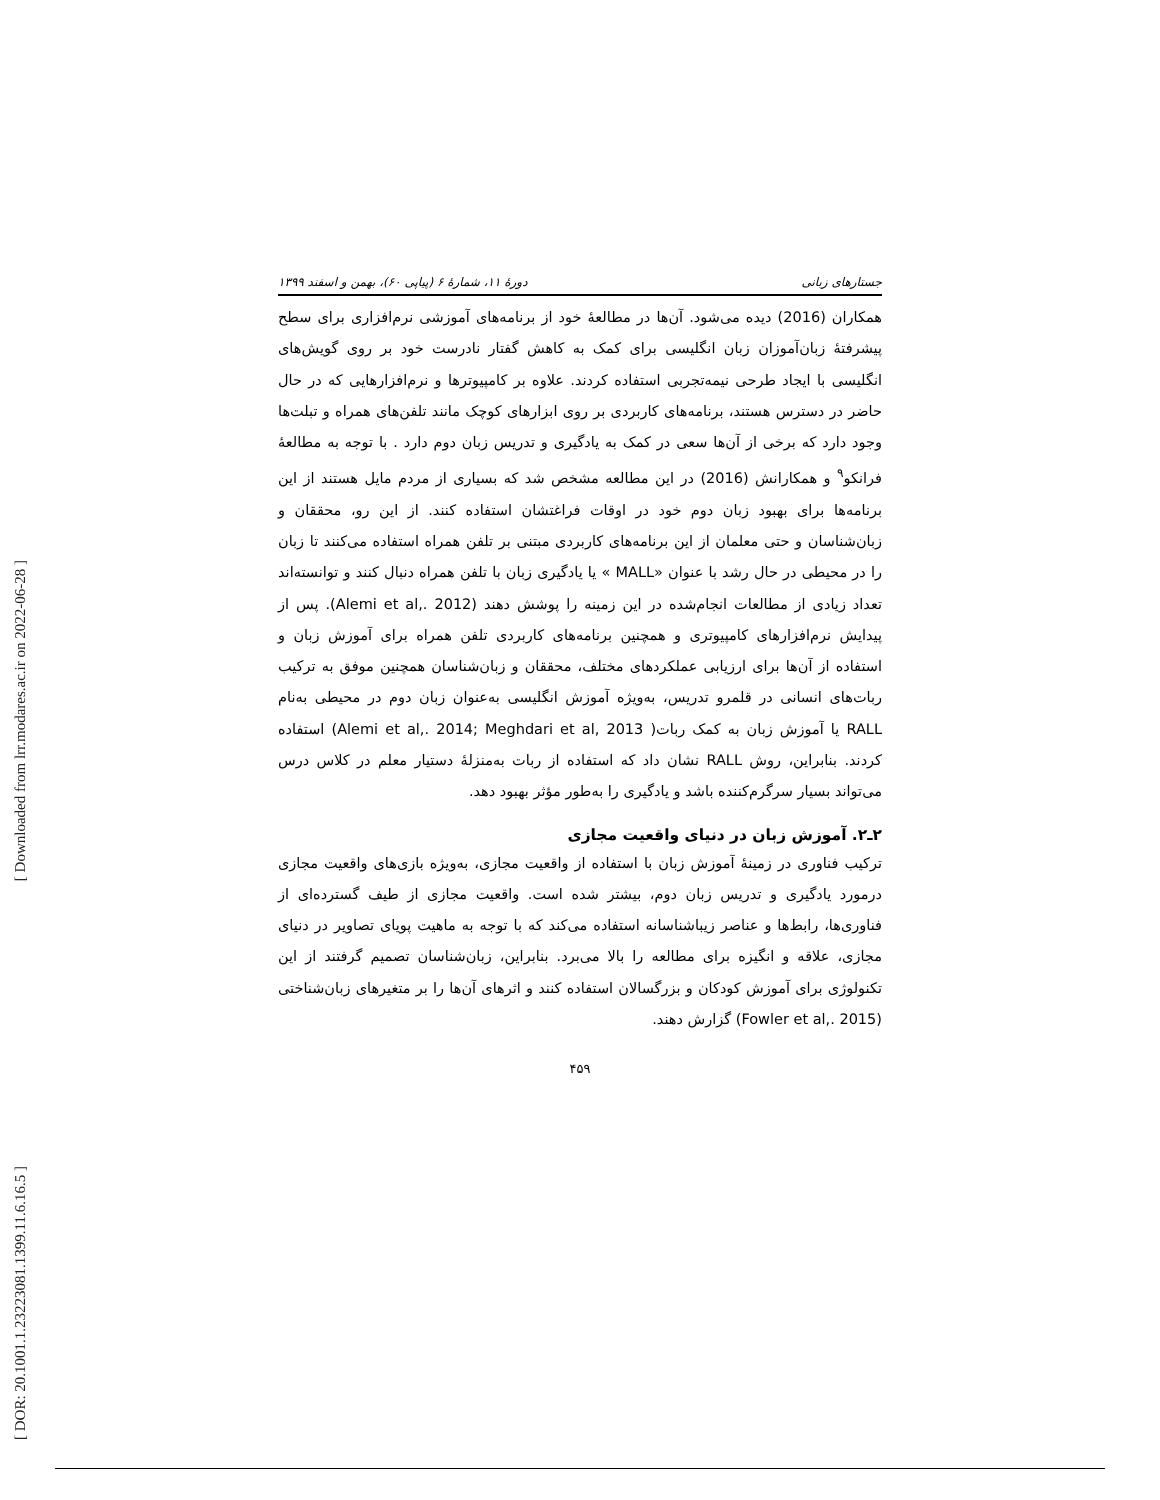[ Downloaded from lrr.modares.ac.ir on 2022-06-28 ]
[ DOR: 20.1001.1.23223081.1399.11.6.16.5 ]
جستارهای زبانی دورهٔ ۱۱، شمارهٔ ۶ (پیاپی ۶۰)، بهمن و اسفند ۱۳۹۹
همکاران (2016) دیده می‌شود. آن‌ها در مطالعهٔ خود از برنامه‌های آموزشی نرم‌افزاری برای سطح پیشرفتهٔ زبان‌آموزان زبان انگلیسی برای کمک به کاهش گفتار نادرست خود بر روی گویش‌های انگلیسی با ایجاد طرحی نیمه‌تجربی استفاده کردند. علاوه بر کامپیوترها و نرم‌افزارهایی که در حال حاضر در دسترس هستند، برنامه‌های کاربردی بر روی ابزارهای کوچک مانند تلفن‌های همراه و تبلت‌ها وجود دارد که برخی از آن‌ها سعی در کمک به یادگیری و تدریس زبان دوم دارد . با توجه به مطالعهٔ فرانکو<sup>۹</sup> و همکارانش (2016) در این مطالعه مشخص شد که بسیاری از مردم مایل هستند از این برنامه‌ها برای بهبود زبان دوم خود در اوقات فراغتشان استفاده کنند. از این رو، محققان و زبان‌شناسان و حتی معلمان از این برنامه‌های کاربردی مبتنی بر تلفن همراه استفاده می‌کنند تا زبان را در محیطی در حال رشد با عنوان «MALL » یا یادگیری زبان با تلفن همراه دنبال کنند و توانسته‌اند تعداد زیادی از مطالعات انجام‌شده در این زمینه را پوشش دهند (Alemi et al,. 2012). پس از پیدایش نرم‌افزارهای کامپیوتری و همچنین برنامه‌های کاربردی تلفن همراه برای آموزش زبان و استفاده از آن‌ها برای ارزیابی عملکردهای مختلف، محققان و زبان‌شناسان همچنین موفق به ترکیب ربات‌های انسانی در قلمرو تدریس، به‌ویژه آموزش انگلیسی به‌عنوان زبان دوم در محیطی به‌نام RALL یا آموزش زبان به کمک ربات( Alemi et al,. 2014; Meghdari et al, 2013) استفاده کردند. بنابراین، روش RALL نشان داد که استفاده از ربات به‌منزلهٔ دستیار معلم در کلاس درس می‌تواند بسیار سرگرم‌کننده باشد و یادگیری را به‌طور مؤثر بهبود دهد.
۲ـ۲. آموزش زبان در دنیای واقعیت مجازی
ترکیب فناوری در زمینهٔ آموزش زبان با استفاده از واقعیت مجازی، به‌ویژه بازی‌های واقعیت مجازی درمورد یادگیری و تدریس زبان دوم، بیشتر شده است. واقعیت مجازی از طیف گسترده‌ای از فناوری‌ها، رابط‌ها و عناصر زیباشناسانه استفاده می‌کند که با توجه به ماهیت پویای تصاویر در دنیای مجازی، علاقه و انگیزه برای مطالعه را بالا می‌برد. بنابراین، زبان‌شناسان تصمیم گرفتند از این تکنولوژی برای آموزش کودکان و بزرگسالان استفاده کنند و اثرهای آن‌ها را بر متغیرهای زبان‌شناختی (Fowler et al,. 2015) گزارش دهند.
۴۵۹